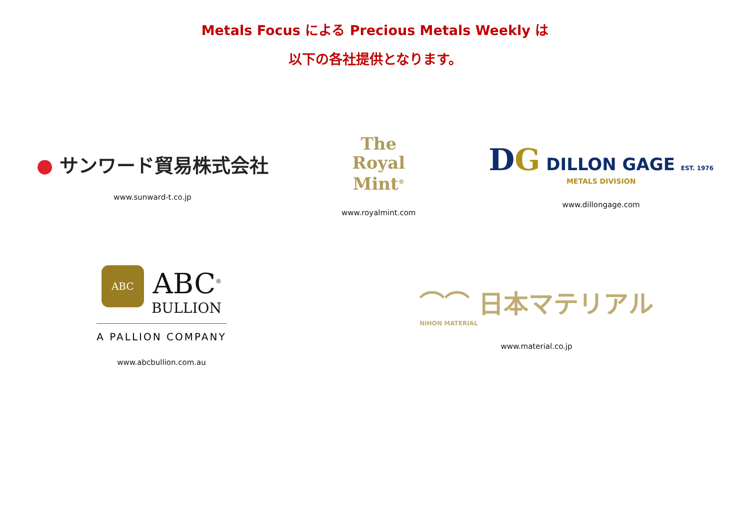Metals Focus による Precious Metals Weekly は
以下の各社提供となります。
● サンワード貿易株式会社
www.sunward-t.co.jp
The
Royal
Mint<sup>®</sup>
www.royalmint.com
DG DILLON GAGE EST. 1976
METALS DIVISION
www.dillongage.com
ABC ABC<sup>®</sup>
BULLION
A PALLION COMPANY
www.abcbullion.com.au
⌒⌒ 日本マテリアル
NIHON MATERIAL
www.material.co.jp